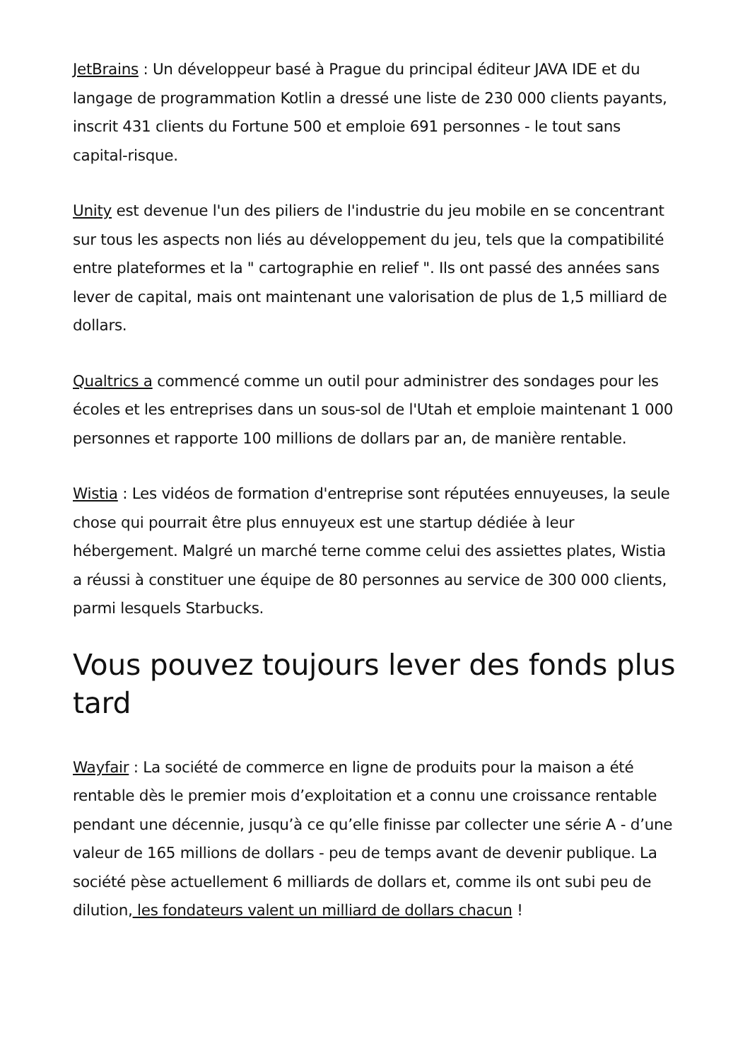JetBrains : Un développeur basé à Prague du principal éditeur JAVA IDE et du langage de programmation Kotlin a dressé une liste de 230 000 clients payants, inscrit 431 clients du Fortune 500 et emploie 691 personnes - le tout sans capital-risque.
Unity est devenue l'un des piliers de l'industrie du jeu mobile en se concentrant sur tous les aspects non liés au développement du jeu, tels que la compatibilité entre plateformes et la " cartographie en relief ". Ils ont passé des années sans lever de capital, mais ont maintenant une valorisation de plus de 1,5 milliard de dollars.
Qualtrics a commencé comme un outil pour administrer des sondages pour les écoles et les entreprises dans un sous-sol de l'Utah et emploie maintenant 1 000 personnes et rapporte 100 millions de dollars par an, de manière rentable.
Wistia : Les vidéos de formation d'entreprise sont réputées ennuyeuses, la seule chose qui pourrait être plus ennuyeux est une startup dédiée à leur hébergement. Malgré un marché terne comme celui des assiettes plates, Wistia a réussi à constituer une équipe de 80 personnes au service de 300 000 clients, parmi lesquels Starbucks.
Vous pouvez toujours lever des fonds plus tard
Wayfair : La société de commerce en ligne de produits pour la maison a été rentable dès le premier mois d’exploitation et a connu une croissance rentable pendant une décennie, jusqu’à ce qu’elle finisse par collecter une série A - d’une valeur de 165 millions de dollars - peu de temps avant de devenir publique. La société pèse actuellement 6 milliards de dollars et, comme ils ont subi peu de dilution, les fondateurs valent un milliard de dollars chacun !